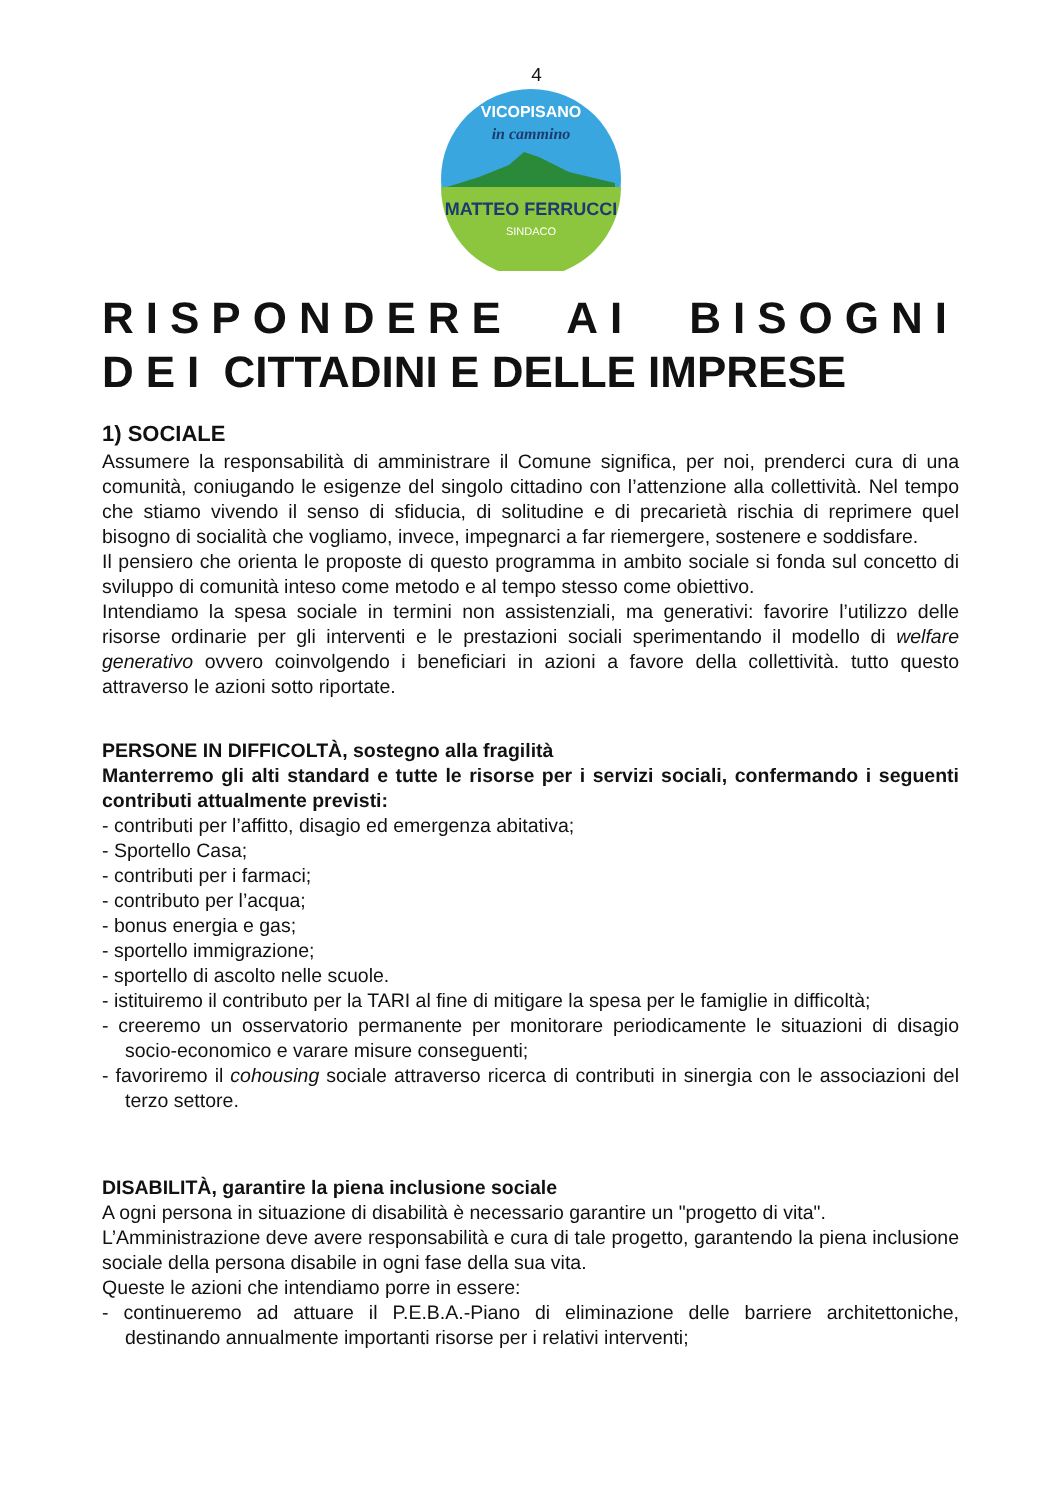4
in cammino
MATTEO FERRUCCI
SINDACO
VICOPISANO
RISPONDERE AI BISOGNI DEI CITTADINI E DELLE IMPRESE
1) SOCIALE
Assumere la responsabilità di amministrare il Comune significa, per noi, prenderci cura di una comunità, coniugando le esigenze del singolo cittadino con l’attenzione alla collettività. Nel tempo che stiamo vivendo il senso di sfiducia, di solitudine e di precarietà rischia di reprimere quel bisogno di socialità che vogliamo, invece, impegnarci a far riemergere, sostenere e soddisfare.
Il pensiero che orienta le proposte di questo programma in ambito sociale si fonda sul concetto di sviluppo di comunità inteso come metodo e al tempo stesso come obiettivo.
Intendiamo la spesa sociale in termini non assistenziali, ma generativi: favorire l’utilizzo delle risorse ordinarie per gli interventi e le prestazioni sociali sperimentando il modello di welfare generativo ovvero coinvolgendo i beneficiari in azioni a favore della collettività. tutto questo attraverso le azioni sotto riportate.
PERSONE IN DIFFICOLTÀ, sostegno alla fragilità
Manterremo gli alti standard e tutte le risorse per i servizi sociali, confermando i seguenti contributi attualmente previsti:
- contributi per l’affitto, disagio ed emergenza abitativa;
- Sportello Casa;
- contributi per i farmaci;
- contributo per l’acqua;
- bonus energia e gas;
- sportello immigrazione;
- sportello di ascolto nelle scuole.
- istituiremo il contributo per la TARI al fine di mitigare la spesa per le famiglie in difficoltà;
- creeremo un osservatorio permanente per monitorare periodicamente le situazioni di disagio socio-economico e varare misure conseguenti;
- favoriremo il cohousing sociale attraverso ricerca di contributi in sinergia con le associazioni del terzo settore.
DISABILITÀ, garantire la piena inclusione sociale
A ogni persona in situazione di disabilità è necessario garantire un "progetto di vita".
L’Amministrazione deve avere responsabilità e cura di tale progetto, garantendo la piena inclusione sociale della persona disabile in ogni fase della sua vita.
Queste le azioni che intendiamo porre in essere:
- continueremo ad attuare il P.E.B.A.-Piano di eliminazione delle barriere architettoniche, destinando annualmente importanti risorse per i relativi interventi;